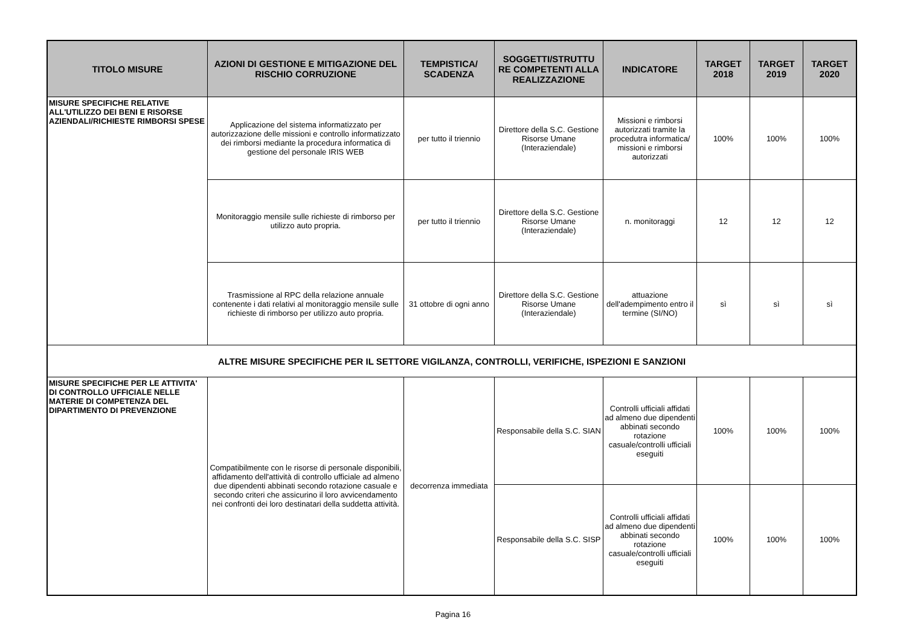| TITOLO MISURE | AZIONI DI GESTIONE E MITIGAZIONE DEL RISCHIO CORRUZIONE | TEMPISTICA/ SCADENZA | SOGGETTI/STRUTTU RE COMPETENTI ALLA REALIZZAZIONE | INDICATORE | TARGET 2018 | TARGET 2019 | TARGET 2020 |
| --- | --- | --- | --- | --- | --- | --- | --- |
| MISURE SPECIFICHE RELATIVE ALL'UTILIZZO DEI BENI E RISORSE AZIENDALI/RICHIESTE RIMBORSI SPESE | Applicazione del sistema informatizzato per autorizzazione delle missioni e controllo informatizzato dei rimborsi mediante la procedura informatica di gestione del personale IRIS WEB | per tutto il triennio | Direttore della S.C. Gestione Risorse Umane (Interaziendale) | Missioni e rimborsi autorizzati tramite la procedutra informatica/ missioni e rimborsi autorizzati | 100% | 100% | 100% |
| | Monitoraggio mensile sulle richieste di rimborso per utilizzo auto propria. | per tutto il triennio | Direttore della S.C. Gestione Risorse Umane (Interaziendale) | n. monitoraggi | 12 | 12 | 12 |
| | Trasmissione al RPC della relazione annuale contenente i dati relativi al monitoraggio mensile sulle richieste di rimborso per utilizzo auto propria. | 31 ottobre di ogni anno | Direttore della S.C. Gestione Risorse Umane (Interaziendale) | attuazione dell'adempimento entro il termine (SI/NO) | sì | sì | sì |
| ALTRE MISURE SPECIFICHE PER IL SETTORE VIGILANZA, CONTROLLI, VERIFICHE, ISPEZIONI E SANZIONI | | | | | | | |
| MISURE SPECIFICHE PER LE ATTIVITA' DI CONTROLLO UFFICIALE NELLE MATERIE DI COMPETENZA DEL DIPARTIMENTO DI PREVENZIONE | Compatibilmente con le risorse di personale disponibili, affidamento dell'attività di controllo ufficiale ad almeno due dipendenti abbinati secondo rotazione casuale e secondo criteri che assicurino il loro avvicendamento nei confronti dei loro destinatari della suddetta attività. | decorrenza immediata | Responsabile della S.C. SIAN | Controlli ufficiali affidati ad almeno due dipendenti abbinati secondo rotazione casuale/controlli ufficiali eseguiti | 100% | 100% | 100% |
| | | | Responsabile della S.C. SISP | Controlli ufficiali affidati ad almeno due dipendenti abbinati secondo rotazione casuale/controlli ufficiali eseguiti | 100% | 100% | 100% |
Pagina 16